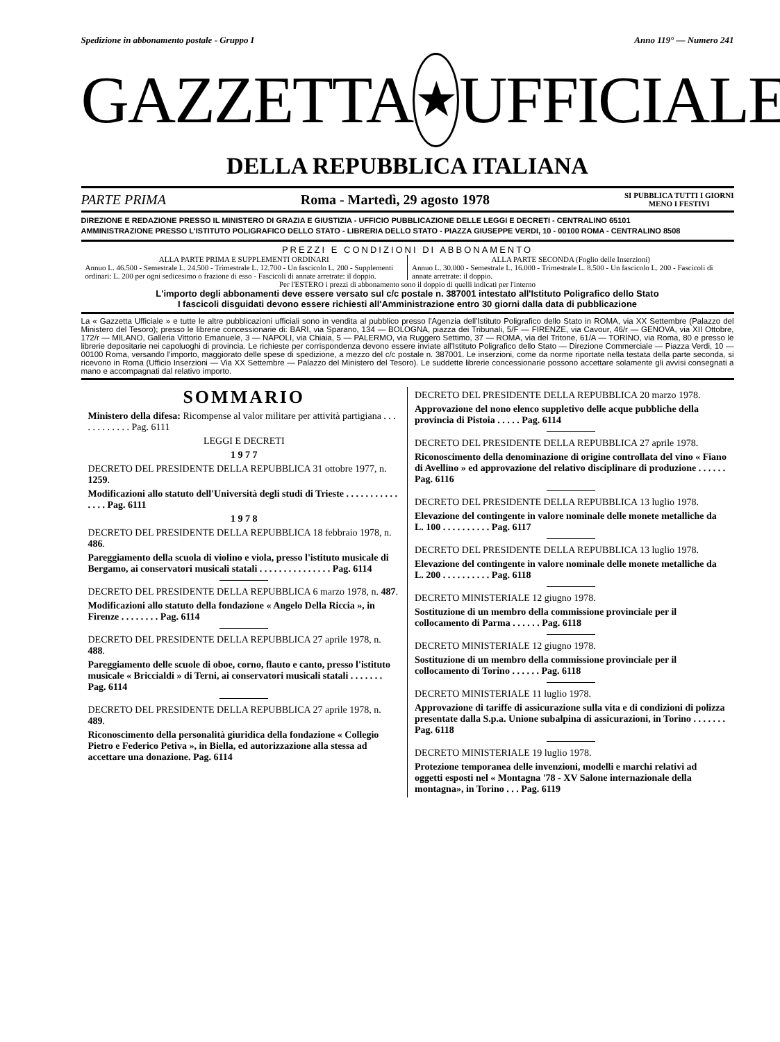Spedizione in abbonamento postale - Gruppo I Anno 119° — Numero 241
GAZZETTA ★ UFFICIALE
DELLA REPUBBLICA ITALIANA
PARTE PRIMA Roma - Martedì, 29 agosto 1978 SI PUBBLICA TUTTI I GIORNI
MENO I FESTIVI
DIREZIONE E REDAZIONE PRESSO IL MINISTERO DI GRAZIA E GIUSTIZIA - UFFICIO PUBBLICAZIONE DELLE LEGGI E DECRETI - CENTRALINO 65101
AMMINISTRAZIONE PRESSO L'ISTITUTO POLIGRAFICO DELLO STATO - LIBRERIA DELLO STATO - PIAZZA GIUSEPPE VERDI, 10 - 00100 ROMA - CENTRALINO 8508
PREZZI E CONDIZIONI DI ABBONAMENTO
ALLA PARTE PRIMA E SUPPLEMENTI ORDINARI
Annuo L. 46.500 - Semestrale L. 24.500 - Trimestrale L. 12.700 - Un fascicolo L. 200 - Supplementi ordinari: L. 200 per ogni sedicesimo o frazione di esso - Fascicoli di annate arretrate: il doppio.
ALLA PARTE SECONDA (Foglio delle Inserzioni)
Annuo L. 30.000 - Semestrale L. 16.000 - Trimestrale L. 8.500 - Un fascicolo L. 200 - Fascicoli di annate arretrate: il doppio.
Per l'ESTERO i prezzi di abbonamento sono il doppio di quelli indicati per l'interno
L'importo degli abbonamenti deve essere versato sul c/c postale n. 387001 intestato all'Istituto Poligrafico dello Stato
I fascicoli disguidati devono essere richiesti all'Amministrazione entro 30 giorni dalla data di pubblicazione
La « Gazzetta Ufficiale » e tutte le altre pubblicazioni ufficiali sono in vendita al pubblico presso l'Agenzia dell'Istituto Poligrafico dello Stato in ROMA, via XX Settembre (Palazzo del Ministero del Tesoro); presso le librerie concessionarie di: BARI, via Sparano, 134 — BOLOGNA, piazza dei Tribunali, 5/F — FIRENZE, via Cavour, 46/r — GENOVA, via XII Ottobre, 172/r — MILANO, Galleria Vittorio Emanuele, 3 — NAPOLI, via Chiaia, 5 — PALERMO, via Ruggero Settimo, 37 — ROMA, via del Tritone, 61/A — TORINO, via Roma, 80 e presso le librerie depositarie nei capoluoghi di provincia. Le richieste per corrispondenza devono essere inviate all'Istituto Poligrafico dello Stato — Direzione Commerciale — Piazza Verdi, 10 — 00100 Roma, versando l'importo, maggiorato delle spese di spedizione, a mezzo del c/c postale n. 387001. Le inserzioni, come da norme riportate nella testata della parte seconda, si ricevono in Roma (Ufficio Inserzioni — Via XX Settembre — Palazzo del Ministero del Tesoro). Le suddette librerie concessionarie possono accettare solamente gli avvisi consegnati a mano e accompagnati dal relativo importo.
SOMMARIO
Ministero della difesa: Ricompense al valor militare per attività partigiana . . . . . . . . . . . . Pag. 6111
LEGGI E DECRETI
1 9 7 7
DECRETO DEL PRESIDENTE DELLA REPUBBLICA 31 ottobre 1977, n. 1259.
Modificazioni allo statuto dell'Università degli studi di Trieste . . . . . . . . . . . . . . . Pag. 6111
1 9 7 8
DECRETO DEL PRESIDENTE DELLA REPUBBLICA 18 febbraio 1978, n. 486.
Pareggiamento della scuola di violino e viola, presso l'istituto musicale di Bergamo, ai conservatori musicali statali . . . . . . . . . . . . . . . Pag. 6114
DECRETO DEL PRESIDENTE DELLA REPUBBLICA 6 marzo 1978, n. 487.
Modificazioni allo statuto della fondazione « Angelo Della Riccia », in Firenze . . . . . . . . Pag. 6114
DECRETO DEL PRESIDENTE DELLA REPUBBLICA 27 aprile 1978, n. 488.
Pareggiamento delle scuole di oboe, corno, flauto e canto, presso l'istituto musicale « Briccialdi » di Terni, ai conservatori musicali statali . . . . . . . Pag. 6114
DECRETO DEL PRESIDENTE DELLA REPUBBLICA 27 aprile 1978, n. 489.
Riconoscimento della personalità giuridica della fondazione « Collegio Pietro e Federico Petiva », in Biella, ed autorizzazione alla stessa ad accettare una donazione. Pag. 6114
DECRETO DEL PRESIDENTE DELLA REPUBBLICA 20 marzo 1978.
Approvazione del nono elenco suppletivo delle acque pubbliche della provincia di Pistoia . . . . . Pag. 6114
DECRETO DEL PRESIDENTE DELLA REPUBBLICA 27 aprile 1978.
Riconoscimento della denominazione di origine controllata del vino « Fiano di Avellino » ed approvazione del relativo disciplinare di produzione . . . . . . Pag. 6116
DECRETO DEL PRESIDENTE DELLA REPUBBLICA 13 luglio 1978.
Elevazione del contingente in valore nominale delle monete metalliche da L. 100 . . . . . . . . . . Pag. 6117
DECRETO DEL PRESIDENTE DELLA REPUBBLICA 13 luglio 1978.
Elevazione del contingente in valore nominale delle monete metalliche da L. 200 . . . . . . . . . . Pag. 6118
DECRETO MINISTERIALE 12 giugno 1978.
Sostituzione di un membro della commissione provinciale per il collocamento di Parma . . . . . . Pag. 6118
DECRETO MINISTERIALE 12 giugno 1978.
Sostituzione di un membro della commissione provinciale per il collocamento di Torino . . . . . . Pag. 6118
DECRETO MINISTERIALE 11 luglio 1978.
Approvazione di tariffe di assicurazione sulla vita e di condizioni di polizza presentate dalla S.p.a. Unione subalpina di assicurazioni, in Torino . . . . . . . Pag. 6118
DECRETO MINISTERIALE 19 luglio 1978.
Protezione temporanea delle invenzioni, modelli e marchi relativi ad oggetti esposti nel « Montagna '78 - XV Salone internazionale della montagna», in Torino . . . Pag. 6119